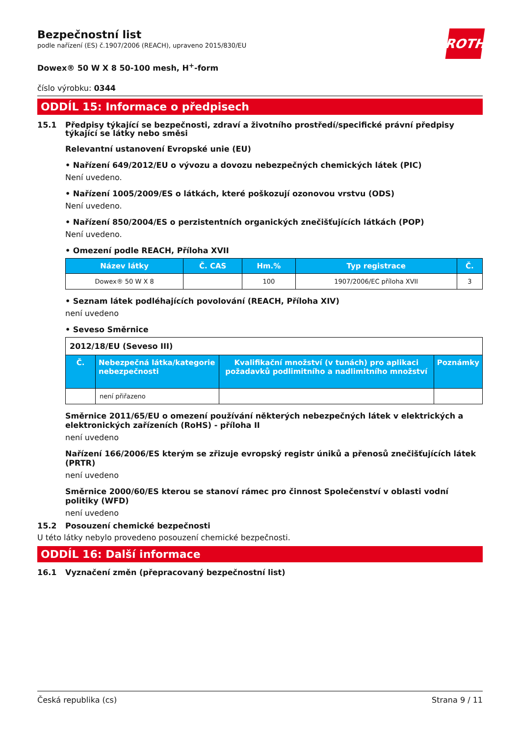ROTH
Bezpečnostní list
podle nařízení (ES) č.1907/2006 (REACH), upraveno 2015/830/EU
Dowex® 50 W X 8 50-100 mesh, H<sup>+</sup>-form
číslo výrobku: 0344
ODDÍL 15: Informace o předpisech
15.1 Předpisy týkající se bezpečnosti, zdraví a životního prostředí/specifické právní předpisy týkající se látky nebo směsi
Relevantní ustanovení Evropské unie (EU)
• Nařízení 649/2012/EU o vývozu a dovozu nebezpečných chemických látek (PIC)
Není uvedeno.
• Nařízení 1005/2009/ES o látkách, které poškozují ozonovou vrstvu (ODS)
Není uvedeno.
• Nařízení 850/2004/ES o perzistentních organických znečišťujících látkách (POP)
Není uvedeno.
• Omezení podle REACH, Příloha XVII
| Název látky | Č. CAS | Hm.% | Typ registrace | Č. |
| --- | --- | --- | --- | --- |
| Dowex® 50 W X 8 | | 100 | 1907/2006/EC příloha XVII | 3 |
• Seznam látek podléhajících povolování (REACH, Příloha XIV)
není uvedeno
• Seveso Směrnice
| 2012/18/EU (Seveso III) | | | |
| Č. | Nebezpečná látka/kategorie nebezpečnosti | Kvalifikační množství (v tunách) pro aplikaci požadavků podlimitního a nadlimitního množství | Poznámky |
| | není přiřazeno | | |
Směrnice 2011/65/EU o omezení používání některých nebezpečných látek v elektrických a elektronických zařízeních (RoHS) - příloha II
není uvedeno
Nařízení 166/2006/ES kterým se zřizuje evropský registr úniků a přenosů znečišťujících látek (PRTR)
není uvedeno
Směrnice 2000/60/ES kterou se stanoví rámec pro činnost Společenství v oblasti vodní politiky (WFD)
není uvedeno
15.2 Posouzení chemické bezpečnosti
U této látky nebylo provedeno posouzení chemické bezpečnosti.
ODDÍL 16: Další informace
16.1 Vyznačení změn (přepracovaný bezpečnostní list)
Česká republika (cs) Strana 9 / 11